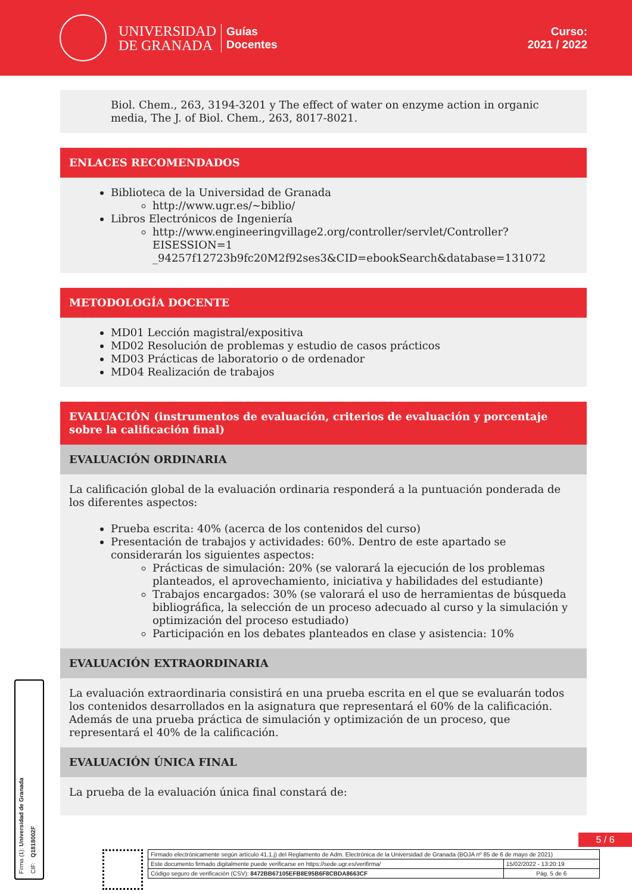UNIVERSIDAD
DE GRANADA
Guías
Docentes
Curso:
2021 / 2022
Biol. Chem., 263, 3194-3201 y The effect of water on enzyme action in organic media, The J. of Biol. Chem., 263, 8017-8021.
ENLACES RECOMENDADOS
Biblioteca de la Universidad de Granada
http://www.ugr.es/~biblio/
Libros Electrónicos de Ingeniería
http://www.engineeringvillage2.org/controller/servlet/Controller?EISESSION=1 _94257f12723b9fc20M2f92ses3&CID=ebookSearch&database=131072
METODOLOGÍA DOCENTE
MD01 Lección magistral/expositiva
MD02 Resolución de problemas y estudio de casos prácticos
MD03 Prácticas de laboratorio o de ordenador
MD04 Realización de trabajos
EVALUACIÓN (instrumentos de evaluación, criterios de evaluación y porcentaje sobre la calificación final)
EVALUACIÓN ORDINARIA
La calificación global de la evaluación ordinaria responderá a la puntuación ponderada de los diferentes aspectos:
Prueba escrita: 40% (acerca de los contenidos del curso)
Presentación de trabajos y actividades: 60%. Dentro de este apartado se considerarán los siguientes aspectos:
Prácticas de simulación: 20% (se valorará la ejecución de los problemas planteados, el aprovechamiento, iniciativa y habilidades del estudiante)
Trabajos encargados: 30% (se valorará el uso de herramientas de búsqueda bibliográfica, la selección de un proceso adecuado al curso y la simulación y optimización del proceso estudiado)
Participación en los debates planteados en clase y asistencia: 10%
EVALUACIÓN EXTRAORDINARIA
La evaluación extraordinaria consistirá en una prueba escrita en el que se evaluarán todos los contenidos desarrollados en la asignatura que representará el 60% de la calificación. Además de una prueba práctica de simulación y optimización de un proceso, que representará el 40% de la calificación.
EVALUACIÓN ÚNICA FINAL
La prueba de la evaluación única final constará de:
Firma (1): Universidad de Granada
CIF: Q1818002F
5 / 6
| Firmado electrónicamente según artículo 41.1.j) del Reglamento de Adm. Electrónica de la Universidad de Granada (BOJA nº 85 de 6 de mayo de 2021) | |
| Este documento firmado digitalmente puede verificarse en https://sede.ugr.es/verifirma/ | 15/02/2022 - 13:20:19 |
| Código seguro de verificación (CSV): 8472BB67105EFB8E95B6F8CBDA8663CF | Pág. 5 de 6 |